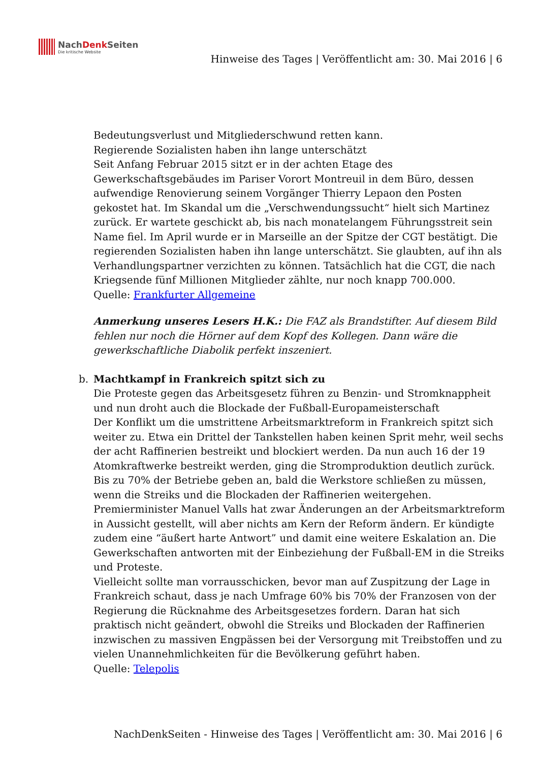NachDenk Seiten
Die kritische Website
Hinweise des Tages | Veröffentlicht am: 30. Mai 2016 | 6
Bedeutungsverlust und Mitgliederschwund retten kann.
Regierende Sozialisten haben ihn lange unterschätzt
Seit Anfang Februar 2015 sitzt er in der achten Etage des Gewerkschaftsgebäudes im Pariser Vorort Montreuil in dem Büro, dessen aufwendige Renovierung seinem Vorgänger Thierry Lepaon den Posten gekostet hat. Im Skandal um die „Verschwendungssucht“ hielt sich Martinez zurück. Er wartete geschickt ab, bis nach monatelangem Führungsstreit sein Name fiel. Im April wurde er in Marseille an der Spitze der CGT bestätigt. Die regierenden Sozialisten haben ihn lange unterschätzt. Sie glaubten, auf ihn als Verhandlungspartner verzichten zu können. Tatsächlich hat die CGT, die nach Kriegsende fünf Millionen Mitglieder zählte, nur noch knapp 700.000.
Quelle: Frankfurter Allgemeine
Anmerkung unseres Lesers H.K.: Die FAZ als Brandstifter. Auf diesem Bild fehlen nur noch die Hörner auf dem Kopf des Kollegen. Dann wäre die gewerkschaftliche Diabolik perfekt inszeniert.
b.
Machtkampf in Frankreich spitzt sich zu
Die Proteste gegen das Arbeitsgesetz führen zu Benzin- und Stromknappheit und nun droht auch die Blockade der Fußball-Europameisterschaft
Der Konflikt um die umstrittene Arbeitsmarktreform in Frankreich spitzt sich weiter zu. Etwa ein Drittel der Tankstellen haben keinen Sprit mehr, weil sechs der acht Raffinerien bestreikt und blockiert werden. Da nun auch 16 der 19 Atomkraftwerke bestreikt werden, ging die Stromproduktion deutlich zurück. Bis zu 70% der Betriebe geben an, bald die Werkstore schließen zu müssen, wenn die Streiks und die Blockaden der Raffinerien weitergehen. Premierminister Manuel Valls hat zwar Änderungen an der Arbeitsmarktreform in Aussicht gestellt, will aber nichts am Kern der Reform ändern. Er kündigte zudem eine “äußert harte Antwort” und damit eine weitere Eskalation an. Die Gewerkschaften antworten mit der Einbeziehung der Fußball-EM in die Streiks und Proteste.
Vielleicht sollte man vorrausschicken, bevor man auf Zuspitzung der Lage in Frankreich schaut, dass je nach Umfrage 60% bis 70% der Franzosen von der Regierung die Rücknahme des Arbeitsgesetzes fordern. Daran hat sich praktisch nicht geändert, obwohl die Streiks und Blockaden der Raffinerien inzwischen zu massiven Engpässen bei der Versorgung mit Treibstoffen und zu vielen Unannehmlichkeiten für die Bevölkerung geführt haben.
Quelle: Telepolis
NachDenkSeiten - Hinweise des Tages | Veröffentlicht am: 30. Mai 2016 | 6